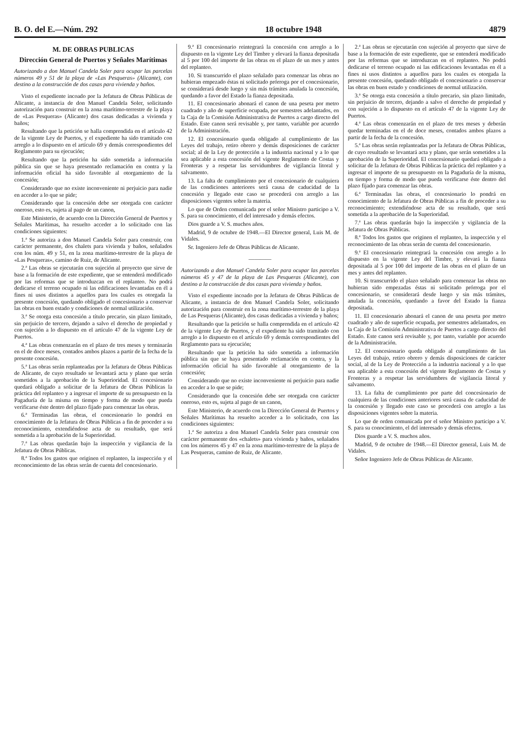B. O. del E.—Núm. 292 18 octubre 1948 4879
M. DE OBRAS PUBLICAS
Dirección General de Puertos y Señales Marítimas
Autorizando a don Manuel Candela Soler para ocupar las parcelas números 49 y 51 de la playa de «Las Pesqueras» (Alicante), con destino a la construcción de dos casas para vivienda y baños.
Visto el expediente incoado por la Jefatura de Obras Públicas de Alicante, a instancia de don Manuel Candela Soler, solicitando autorización para construir en la zona marítimo-terrestre de la playa de «Las Pesqueras» (Alicante) dos casas dedicadas a vivienda y baños;
Resultando que la petición se halla comprendida en el artículo 42 de la vigente Ley de Puertos, y el expediente ha sido tramitado con arreglo a lo dispuesto en el artículo 69 y demás correspondientes del Reglamento para su ejecución;
Resultando que la petición ha sido sometida a información pública sin que se haya presentado reclamación en contra y la información oficial ha sido favorable al otorgamiento de la concesión;
Considerando que no existe inconveniente ni perjuicio para nadie en acceder a lo que se pide;
Considerando que la concesión debe ser otorgada con carácter oneroso, esto es, sujeta al pago de un canon,
Este Ministerio, de acuerdo con la Dirección General de Puertos y Señales Marítimas, ha resuelto acceder a lo solicitado con las condiciones siguientes:
1.ª Se autoriza a don Manuel Candela Soler para construir, con carácter permanente, dos chalets para vivienda y baños, señalados con los núm. 49 y 51, en la zona marítimo-terrestre de la playa de «Las Pesqueras», camino de Ruiz, de Alicante.
2.ª Las obras se ejecutarán con sujeción al proyecto que sirve de base a la formación de este expediente, que se entenderá modificado por las reformas que se introduzcan en el replanteo. No podrá dedicarse el terreno ocupado ni las edificaciones levantadas en él a fines ni usos distintos a aquellos para los cuales es otorgada la presente concesión, quedando obligado el concesionario a conservar las obras en buen estado y condiciones de normal utilización.
3.ª Se otorga esta concesión a título precario, sin plazo limitado, sin perjuicio de tercero, dejando a salvo el derecho de propiedad y con sujeción a lo dispuesto en el artículo 47 de la vigente Ley de Puertos.
4.ª Las obras comenzarán en el plazo de tres meses y terminarán en el de doce meses, contados ambos plazos a partir de la fecha de la presente concesión.
5.ª Las obras serán replanteadas por la Jefatura de Obras Públicas de Alicante, de cuyo resultado se levantará acta y plano que serán sometidos a la aprobación de la Superioridad. El concesionario quedará obligado a solicitar de la Jefatura de Obras Públicas la práctica del replanteo y a ingresar el importe de su presupuesto en la Pagaduría de la misma en tiempo y forma de modo que pueda verificarse éste dentro del plazo fijado para comenzar las obras.
6.ª Terminadas las obras, el concesionario lo pondrá en conocimiento de la Jefatura de Obras Públicas a fin de proceder a su reconocimiento, extendiéndose acta de su resultado, que será sometida a la aprobación de la Superioridad.
7.ª Las obras quedarán bajo la inspección y vigilancia de la Jefatura de Obras Públicas.
8.ª Todos los gastos que originen el replanteo, la inspección y el reconocimiento de las obras serán de cuenta del concesionario.
9.ª El concesionario reintegrará la concesión con arreglo a lo dispuesto en la vigente Ley del Timbre y elevará la fianza depositada al 5 por 100 del importe de las obras en el plazo de un mes y antes del replanteo.
10. Si transcurrido el plazo señalado para comenzar las obras no hubieran empezado éstas ni solicitado prórroga por el concesionario, se considerará desde luego y sin más trámites anulada la concesión, quedando a favor del Estado la fianza depositada.
11. El concesionario abonará el canon de una peseta por metro cuadrado y año de superficie ocupada, por semestres adelantados, en la Caja de la Comisión Administrativa de Puertos a cargo directo del Estado. Este canon será revisable y, por tanto, variable por acuerdo de la Administración.
12. El concesionario queda obligado al cumplimiento de las Leyes del trabajo, retiro obrero y demás disposiciones de carácter social; al de la Ley de protección a la industria nacional y a lo que sea aplicable a esta concesión del vigente Reglamento de Costas y Fronteras y a respetar las servidumbres de vigilancia litoral y salvamento.
13. La falta de cumplimiento por el concesionario de cualquiera de las condiciones anteriores será causa de caducidad de la concesión y llegado este caso se procederá con arreglo a las disposiciones vigentes sobre la materia.
Lo que de Orden comunicada por el señor Ministro participo a V. S. para su conocimiento, el del interesado y demás efectos.
Dios guarde a V. S. muchos años.
Madrid, 9 de octubre de 1948.—El Director general, Luis M. de Vidales.
Sr. Ingeniero Jefe de Obras Públicas de Alicante.
————
Autorizando a don Manuel Candela Soler para ocupar las parcelas números 45 y 47 de la playa de Las Pesqueras (Alicante), con destino a la construcción de dos casas para vivienda y baños.
Visto el expediente incoado por la Jefatura de Obras Públicas de Alicante, a instancia de don Manuel Candela Soler, solicitando autorización para construir en la zona marítimo-terrestre de la playa de Las Pesqueras (Alicante), dos casas dedicadas a vivienda y baños;
Resultando que la petición se halla comprendida en el artículo 42 de la vigente Ley de Puertos, y el expediente ha sido tramitado con arreglo a lo dispuesto en el artículo 69 y demás correspondientes del Reglamento para su ejecución;
Resultando que la petición ha sido sometida a información pública sin que se haya presentado reclamación en contra, y la información oficial ha sido favorable al otorgamiento de la concesión;
Considerando que no existe inconveniente ni perjuicio para nadie en acceder a lo que se pide;
Considerando que la concesión debe ser otorgada con carácter oneroso, esto es, sujeta al pago de un canon,
Este Ministerio, de acuerdo con la Dirección General de Puertos y Señales Marítimas ha resuelto acceder a lo solicitado, con las condiciones siguientes:
1.ª Se autoriza a don Manuel Candela Soler para construir con carácter permanente dos «chalets» para vivienda y baños, señalados con los números 45 y 47 en la zona marítimo-terrestre de la playa de Las Pesqueras, camino de Ruiz, de Alicante.
2.ª Las obras se ejecutarán con sujeción al proyecto que sirve de base a la formación de este expediente, que se entenderá modificado por las reformas que se introduzcan en el replanteo. No podrá dedicarse el terreno ocupado ni las edificaciones levantadas en él a fines ni usos distintos a aquellos para los cuales es otorgada la presente concesión, quedando obligado el concesionario a conservar las obras en buen estado y condiciones de normal utilización.
3.ª Se otorga esta concesión a título precario, sin plazo limitado, sin perjuicio de tercero, dejando a salvo el derecho de propiedad y con sujeción a lo dispuesto en el artículo 47 de la vigente Ley de Puertos.
4.ª Las obras comenzarán en el plazo de tres meses y deberán quedar terminadas en el de doce meses, contados ambos plazos a partir de la fecha de la concesión.
5.ª Las obras serán replanteadas por la Jefatura de Obras Públicas, de cuyo resultado se levantará acta y plano, que serán sometidos a la aprobación de la Superioridad. El concesionario quedará obligado a solicitar de la Jefatura de Obras Públicas la práctica del replanteo y a ingresar el importe de su presupuesto en la Pagaduría de la misma, en tiempo y forma de modo que pueda verificarse éste dentro del plazo fijado para comenzar las obras.
6.ª Terminadas las obras, el concesionario lo pondrá en conocimiento de la Jefatura de Obras Públicas a fin de proceder a su reconocimiento; extendiéndose acta de su resultado, que será sometida a la aprobación de la Superioridad.
7.ª Las obras quedarán bajo la inspección y vigilancia de la Jefatura de Obras Públicas.
8.ª Todos los gastos que originen el replanteo, la inspección y el reconocimiento de las obras serán de cuenta del concesionario.
9.ª El concesionario reintegrará la concesión con arreglo a lo dispuesto en la vigente Ley del Timbre, y elevará la fianza depositada al 5 por 100 del importe de las obras en el plazo de un mes y antes del replanteo.
10. Si transcurrido el plazo señalado para comenzar las obras no hubieran sido empezadas éstas ni solicitado prórroga por el concesionario, se considerará desde luego y sin más trámites, anulada la concesión, quedando a favor del Estado la fianza depositada.
11. El concesionario abonará el canon de una peseta por metro cuadrado y año de superficie ocupada, por semestres adelantados, en la Caja de la Comisión Administrativa de Puertos a cargo directo del Estado. Este canon será revisable y, por tanto, variable por acuerdo de la Administración.
12. El concesionario queda obligado al cumplimiento de las Leyes del trabajo, retiro obrero y demás disposiciones de carácter social, al de la Ley de Protección a la industria nacional y a lo que sea aplicable a esta concesión del vigente Reglamento de Costas y Fronteras y a respetar las servidumbres de vigilancia litoral y salvamento.
13. La falta de cumplimiento por parte del concesionario de cualquiera de las condiciones anteriores será causa de caducidad de la concesión y llegado este caso se procederá con arreglo a las disposiciones vigentes sobre la materia.
Lo que de orden comunicada por el señor Ministro participo a V. S. para su conocimiento, el del interesado y demás efectos.
Dios guarde a V. S. muchos años.
Madrid, 9 de octubre de 1948.—El Director general, Luis M. de Vidales.
Señor Ingeniero Jefe de Obras Públicas de Alicante.